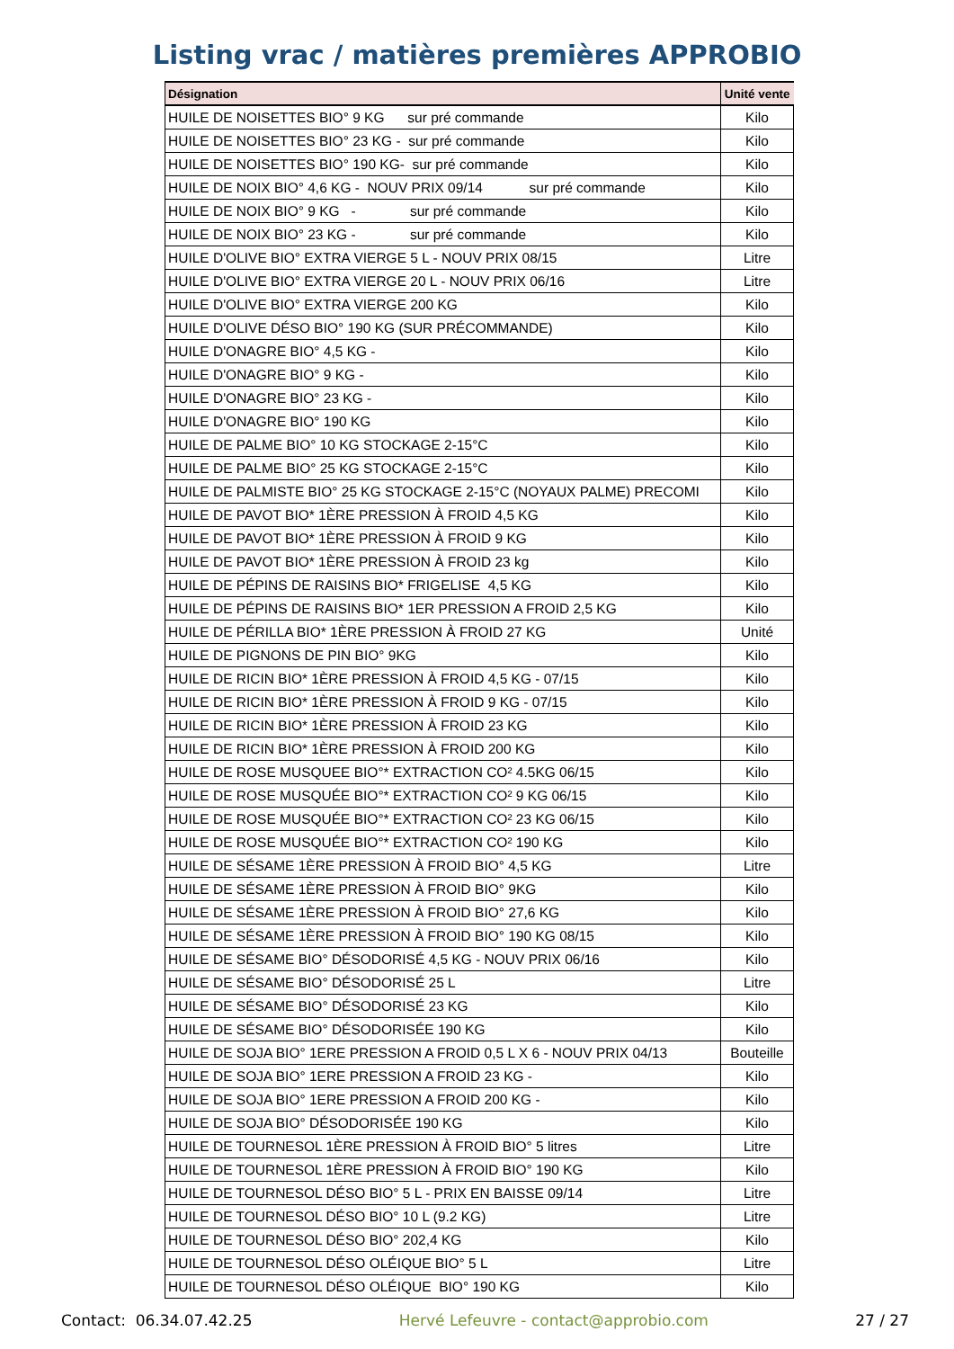Listing vrac / matières premières APPROBIO
| Désignation | Unité vente |
| --- | --- |
| HUILE DE NOISETTES BIO° 9 KG sur pré commande | Kilo |
| HUILE DE NOISETTES BIO° 23 KG - sur pré commande | Kilo |
| HUILE DE NOISETTES BIO° 190 KG- sur pré commande | Kilo |
| HUILE DE NOIX BIO° 4,6 KG - NOUV PRIX 09/14 sur pré commande | Kilo |
| HUILE DE NOIX BIO° 9 KG - sur pré commande | Kilo |
| HUILE DE NOIX BIO° 23 KG - sur pré commande | Kilo |
| HUILE D'OLIVE BIO° EXTRA VIERGE 5 L - NOUV PRIX 08/15 | Litre |
| HUILE D'OLIVE BIO° EXTRA VIERGE 20 L - NOUV PRIX 06/16 | Litre |
| HUILE D'OLIVE BIO° EXTRA VIERGE 200 KG | Kilo |
| HUILE D'OLIVE DÉSO BIO° 190 KG (SUR PRÉCOMMANDE) | Kilo |
| HUILE D'ONAGRE BIO° 4,5 KG - | Kilo |
| HUILE D'ONAGRE BIO° 9 KG - | Kilo |
| HUILE D'ONAGRE BIO° 23 KG - | Kilo |
| HUILE D'ONAGRE BIO° 190 KG | Kilo |
| HUILE DE PALME BIO° 10 KG STOCKAGE 2-15°C | Kilo |
| HUILE DE PALME BIO° 25 KG STOCKAGE 2-15°C | Kilo |
| HUILE DE PALMISTE BIO° 25 KG STOCKAGE 2-15°C (NOYAUX PALME) PRECOMI | Kilo |
| HUILE DE PAVOT BIO* 1ÈRE PRESSION À FROID 4,5 KG | Kilo |
| HUILE DE PAVOT BIO* 1ÈRE PRESSION À FROID 9 KG | Kilo |
| HUILE DE PAVOT BIO* 1ÈRE PRESSION À FROID 23 kg | Kilo |
| HUILE DE PÉPINS DE RAISINS BIO* FRIGELISE 4,5 KG | Kilo |
| HUILE DE PÉPINS DE RAISINS BIO* 1ER PRESSION A FROID 2,5 KG | Kilo |
| HUILE DE PÉRILLA BIO* 1ÈRE PRESSION À FROID 27 KG | Unité |
| HUILE DE PIGNONS DE PIN BIO° 9KG | Kilo |
| HUILE DE RICIN BIO* 1ÈRE PRESSION À FROID 4,5 KG - 07/15 | Kilo |
| HUILE DE RICIN BIO* 1ÈRE PRESSION À FROID 9 KG - 07/15 | Kilo |
| HUILE DE RICIN BIO* 1ÈRE PRESSION À FROID 23 KG | Kilo |
| HUILE DE RICIN BIO* 1ÈRE PRESSION À FROID 200 KG | Kilo |
| HUILE DE ROSE MUSQUEE BIO°* EXTRACTION CO² 4.5KG 06/15 | Kilo |
| HUILE DE ROSE MUSQUÉE BIO°* EXTRACTION CO² 9 KG 06/15 | Kilo |
| HUILE DE ROSE MUSQUÉE BIO°* EXTRACTION CO² 23 KG 06/15 | Kilo |
| HUILE DE ROSE MUSQUÉE BIO°* EXTRACTION CO² 190 KG | Kilo |
| HUILE DE SÉSAME 1ÈRE PRESSION À FROID BIO° 4,5 KG | Litre |
| HUILE DE SÉSAME 1ÈRE PRESSION À FROID BIO° 9KG | Kilo |
| HUILE DE SÉSAME 1ÈRE PRESSION À FROID BIO° 27,6 KG | Kilo |
| HUILE DE SÉSAME 1ÈRE PRESSION À FROID BIO° 190 KG 08/15 | Kilo |
| HUILE DE SÉSAME BIO° DÉSODORISÉ 4,5 KG - NOUV PRIX 06/16 | Kilo |
| HUILE DE SÉSAME BIO° DÉSODORISÉ 25 L | Litre |
| HUILE DE SÉSAME BIO° DÉSODORISÉ 23 KG | Kilo |
| HUILE DE SÉSAME BIO° DÉSODORISÉE 190 KG | Kilo |
| HUILE DE SOJA BIO° 1ERE PRESSION A FROID 0,5 L X 6 - NOUV PRIX 04/13 | Bouteille |
| HUILE DE SOJA BIO° 1ERE PRESSION A FROID 23 KG - | Kilo |
| HUILE DE SOJA BIO° 1ERE PRESSION A FROID 200 KG - | Kilo |
| HUILE DE SOJA BIO° DÉSODORISÉE 190 KG | Kilo |
| HUILE DE TOURNESOL 1ÈRE PRESSION À FROID BIO° 5 litres | Litre |
| HUILE DE TOURNESOL 1ÈRE PRESSION À FROID BIO° 190 KG | Kilo |
| HUILE DE TOURNESOL DÉSO BIO° 5 L - PRIX EN BAISSE 09/14 | Litre |
| HUILE DE TOURNESOL DÉSO BIO° 10 L (9.2 KG) | Litre |
| HUILE DE TOURNESOL DÉSO BIO° 202,4 KG | Kilo |
| HUILE DE TOURNESOL DÉSO OLÉIQUE BIO° 5 L | Litre |
| HUILE DE TOURNESOL DÉSO OLÉIQUE BIO° 190 KG | Kilo |
Contact: 06.34.07.42.25 Hervé Lefeuvre - contact@approbio.com 27 / 27